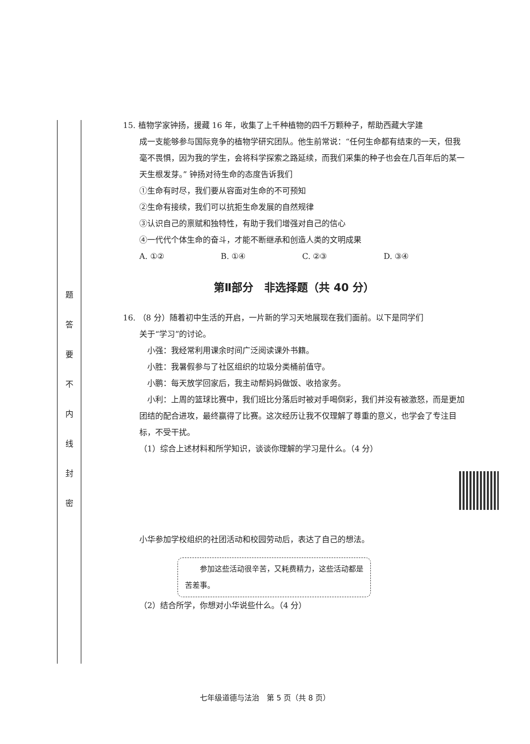题
答
要
不
内
线
封
密
15. 植物学家钟扬，援藏 16 年，收集了上千种植物的四千万颗种子，帮助西藏大学建
成一支能够参与国际竞争的植物学研究团队。他生前常说：“任何生命都有结束的一天，但我毫不畏惧，因为我的学生，会将科学探索之路延续，而我们采集的种子也会在几百年后的某一天生根发芽。” 钟扬对待生命的态度告诉我们
①生命有时尽，我们要从容面对生命的不可预知
②生命有接续，我们可以抗拒生命发展的自然规律
③认识自己的禀赋和独特性，有助于我们增强对自己的信心
④一代代个体生命的奋斗，才能不断继承和创造人类的文明成果
A. ①② B. ①④ C. ②③ D. ③④
第Ⅱ部分　非选择题（共 40 分）
16. （8 分）随着初中生活的开启，一片新的学习天地展现在我们面前。以下是同学们
关于“学习”的讨论。
　小强：我经常利用课余时间广泛阅读课外书籍。
　小胜：我暑假参与了社区组织的垃圾分类桶前值守。
　小鹏：每天放学回家后，我主动帮妈妈做饭、收拾家务。
　小利：上周的篮球比赛中，我们班比分落后时被对手喝倒彩，我们并没有被激怒，而是更加团结的配合进攻，最终赢得了比赛。这次经历让我不仅理解了尊重的意义，也学会了专注目标，不受干扰。
（1）综合上述材料和所学知识，谈谈你理解的学习是什么。（4 分）
小华参加学校组织的社团活动和校园劳动后，表达了自己的想法。
　　参加这些活动很辛苦，又耗费精力，这些活动都是苦差事。
（2）结合所学，你想对小华说些什么。（4 分）
七年级道德与法治　第 5 页（共 8 页）